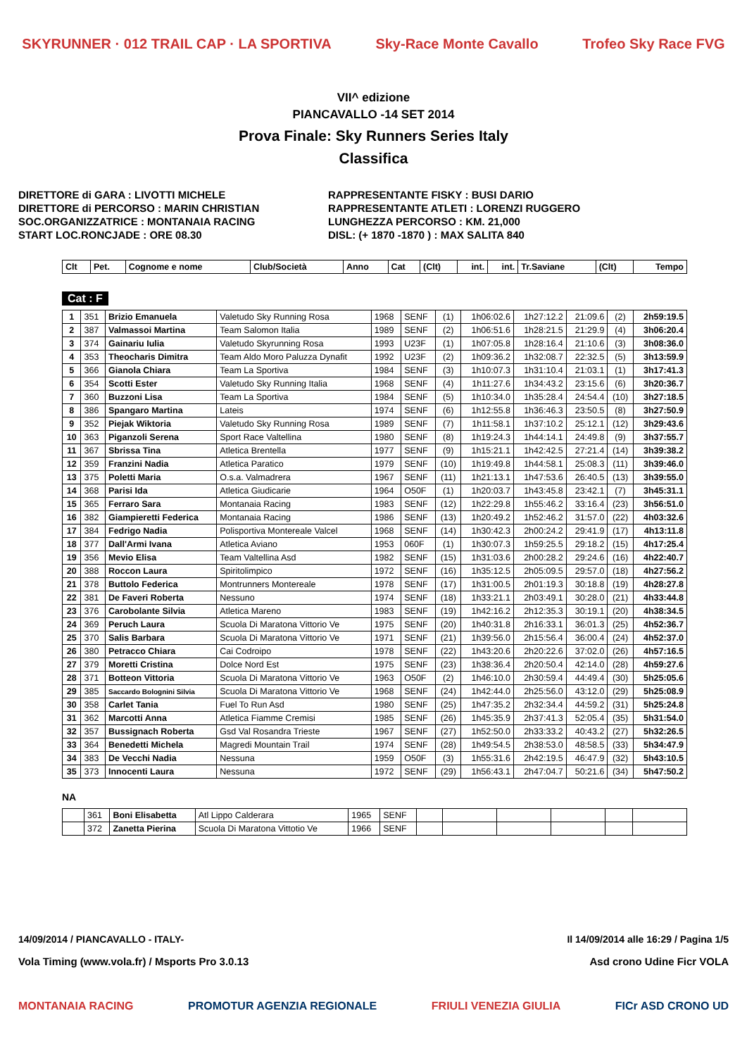SKYRUNNER · 012 TRAIL CAP · LA SPORTIVA Sky-Race Monte Cavallo Trofeo Sky Race FVG
VII^ edizione
PIANCAVALLO -14 SET 2014
Prova Finale: Sky Runners Series Italy
Classifica
DIRETTORE di GARA : LIVOTTI MICHELE
DIRETTORE di PERCORSO : MARIN CHRISTIAN
SOC.ORGANIZZATRICE : MONTANAIA RACING
START LOC.RONCJADE : ORE 08.30
RAPPRESENTANTE FISKY : BUSI DARIO
RAPPRESENTANTE ATLETI : LORENZI RUGGERO
LUNGHEZZA PERCORSO : KM. 21,000
DISL: (+ 1870 -1870 ) : MAX SALITA 840
| Clt | Pet. | Cognome e nome | Club/Società | Anno | Cat | (Clt) | int. | int. | Tr.Saviane | (Clt) | Tempo |
| --- | --- | --- | --- | --- | --- | --- | --- | --- | --- | --- | --- |
Cat : F
| 1 | 351 | Brizio Emanuela | Valetudo Sky Running Rosa | 1968 | SENF | (1) | 1h06:02.6 | 1h27:12.2 | 21:09.6 | (2) | 2h59:19.5 |
| 2 | 387 | Valmassoi Martina | Team Salomon Italia | 1989 | SENF | (2) | 1h06:51.6 | 1h28:21.5 | 21:29.9 | (4) | 3h06:20.4 |
| 3 | 374 | Gainariu Iulia | Valetudo Skyrunning Rosa | 1993 | U23F | (1) | 1h07:05.8 | 1h28:16.4 | 21:10.6 | (3) | 3h08:36.0 |
| 4 | 353 | Theocharis Dimitra | Team Aldo Moro Paluzza Dynafit | 1992 | U23F | (2) | 1h09:36.2 | 1h32:08.7 | 22:32.5 | (5) | 3h13:59.9 |
| 5 | 366 | Gianola Chiara | Team La Sportiva | 1984 | SENF | (3) | 1h10:07.3 | 1h31:10.4 | 21:03.1 | (1) | 3h17:41.3 |
| 6 | 354 | Scotti Ester | Valetudo Sky Running Italia | 1968 | SENF | (4) | 1h11:27.6 | 1h34:43.2 | 23:15.6 | (6) | 3h20:36.7 |
| 7 | 360 | Buzzoni Lisa | Team La Sportiva | 1984 | SENF | (5) | 1h10:34.0 | 1h35:28.4 | 24:54.4 | (10) | 3h27:18.5 |
| 8 | 386 | Spangaro Martina | Lateis | 1974 | SENF | (6) | 1h12:55.8 | 1h36:46.3 | 23:50.5 | (8) | 3h27:50.9 |
| 9 | 352 | Piejak Wiktoria | Valetudo Sky Running Rosa | 1989 | SENF | (7) | 1h11:58.1 | 1h37:10.2 | 25:12.1 | (12) | 3h29:43.6 |
| 10 | 363 | Piganzoli Serena | Sport Race Valtellina | 1980 | SENF | (8) | 1h19:24.3 | 1h44:14.1 | 24:49.8 | (9) | 3h37:55.7 |
| 11 | 367 | Sbrissa Tina | Atletica Brentella | 1977 | SENF | (9) | 1h15:21.1 | 1h42:42.5 | 27:21.4 | (14) | 3h39:38.2 |
| 12 | 359 | Franzini Nadia | Atletica Paratico | 1979 | SENF | (10) | 1h19:49.8 | 1h44:58.1 | 25:08.3 | (11) | 3h39:46.0 |
| 13 | 375 | Poletti Maria | O.s.a. Valmadrera | 1967 | SENF | (11) | 1h21:13.1 | 1h47:53.6 | 26:40.5 | (13) | 3h39:55.0 |
| 14 | 368 | Parisi Ida | Atletica Giudicarie | 1964 | O50F | (1) | 1h20:03.7 | 1h43:45.8 | 23:42.1 | (7) | 3h45:31.1 |
| 15 | 365 | Ferraro Sara | Montanaia Racing | 1983 | SENF | (12) | 1h22:29.8 | 1h55:46.2 | 33:16.4 | (23) | 3h56:51.0 |
| 16 | 382 | Giampieretti Federica | Montanaia Racing | 1986 | SENF | (13) | 1h20:49.2 | 1h52:46.2 | 31:57.0 | (22) | 4h03:32.6 |
| 17 | 384 | Fedrigo Nadia | Polisportiva Montereale Valcel | 1968 | SENF | (14) | 1h30:42.3 | 2h00:24.2 | 29:41.9 | (17) | 4h13:11.8 |
| 18 | 377 | Dall'Armi Ivana | Atletica Aviano | 1953 | 060F | (1) | 1h30:07.3 | 1h59:25.5 | 29:18.2 | (15) | 4h17:25.4 |
| 19 | 356 | Mevio Elisa | Team Valtellina Asd | 1982 | SENF | (15) | 1h31:03.6 | 2h00:28.2 | 29:24.6 | (16) | 4h22:40.7 |
| 20 | 388 | Roccon Laura | Spiritolimpico | 1972 | SENF | (16) | 1h35:12.5 | 2h05:09.5 | 29:57.0 | (18) | 4h27:56.2 |
| 21 | 378 | Buttolo Federica | Montrunners Montereale | 1978 | SENF | (17) | 1h31:00.5 | 2h01:19.3 | 30:18.8 | (19) | 4h28:27.8 |
| 22 | 381 | De Faveri Roberta | Nessuno | 1974 | SENF | (18) | 1h33:21.1 | 2h03:49.1 | 30:28.0 | (21) | 4h33:44.8 |
| 23 | 376 | Carobolante Silvia | Atletica Mareno | 1983 | SENF | (19) | 1h42:16.2 | 2h12:35.3 | 30:19.1 | (20) | 4h38:34.5 |
| 24 | 369 | Peruch Laura | Scuola Di Maratona Vittorio Ve | 1975 | SENF | (20) | 1h40:31.8 | 2h16:33.1 | 36:01.3 | (25) | 4h52:36.7 |
| 25 | 370 | Salis Barbara | Scuola Di Maratona Vittorio Ve | 1971 | SENF | (21) | 1h39:56.0 | 2h15:56.4 | 36:00.4 | (24) | 4h52:37.0 |
| 26 | 380 | Petracco Chiara | Cai Codroipo | 1978 | SENF | (22) | 1h43:20.6 | 2h20:22.6 | 37:02.0 | (26) | 4h57:16.5 |
| 27 | 379 | Moretti Cristina | Dolce Nord Est | 1975 | SENF | (23) | 1h38:36.4 | 2h20:50.4 | 42:14.0 | (28) | 4h59:27.6 |
| 28 | 371 | Botteon Vittoria | Scuola Di Maratona Vittorio Ve | 1963 | O50F | (2) | 1h46:10.0 | 2h30:59.4 | 44:49.4 | (30) | 5h25:05.6 |
| 29 | 385 | Saccardo Bolognini Silvia | Scuola Di Maratona Vittorio Ve | 1968 | SENF | (24) | 1h42:44.0 | 2h25:56.0 | 43:12.0 | (29) | 5h25:08.9 |
| 30 | 358 | Carlet Tania | Fuel To Run Asd | 1980 | SENF | (25) | 1h47:35.2 | 2h32:34.4 | 44:59.2 | (31) | 5h25:24.8 |
| 31 | 362 | Marcotti Anna | Atletica Fiamme Cremisi | 1985 | SENF | (26) | 1h45:35.9 | 2h37:41.3 | 52:05.4 | (35) | 5h31:54.0 |
| 32 | 357 | Bussignach Roberta | Gsd Val Rosandra Trieste | 1967 | SENF | (27) | 1h52:50.0 | 2h33:33.2 | 40:43.2 | (27) | 5h32:26.5 |
| 33 | 364 | Benedetti Michela | Magredi Mountain Trail | 1974 | SENF | (28) | 1h49:54.5 | 2h38:53.0 | 48:58.5 | (33) | 5h34:47.9 |
| 34 | 383 | De Vecchi Nadia | Nessuna | 1959 | O50F | (3) | 1h55:31.6 | 2h42:19.5 | 46:47.9 | (32) | 5h43:10.5 |
| 35 | 373 | Innocenti Laura | Nessuna | 1972 | SENF | (29) | 1h56:43.1 | 2h47:04.7 | 50:21.6 | (34) | 5h47:50.2 |
NA
| | 361 | Boni Elisabetta | Atl Lippo Calderara | 1965 | SENF | | | | | | |
| | 372 | Zanetta Pierina | Scuola Di Maratona Vittotio Ve | 1966 | SENF | | | | | | |
14/09/2014 / PIANCAVALLO - ITALY- Il 14/09/2014 alle 16:29 / Pagina 1/5
Vola Timing (www.vola.fr) / Msports Pro 3.0.13 Asd crono Udine Ficr VOLA
MONTANAIA RACING PROMOTUR AGENZIA REGIONALE FRIULI VENEZIA GIULIA FICr ASD CRONO UD